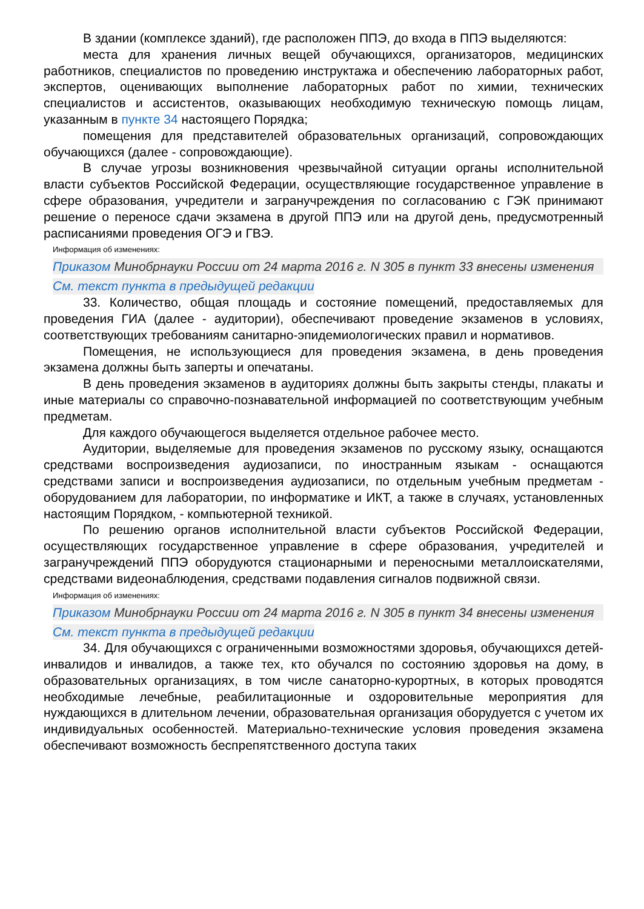В здании (комплексе зданий), где расположен ППЭ, до входа в ППЭ выделяются:
места для хранения личных вещей обучающихся, организаторов, медицинских работников, специалистов по проведению инструктажа и обеспечению лабораторных работ, экспертов, оценивающих выполнение лабораторных работ по химии, технических специалистов и ассистентов, оказывающих необходимую техническую помощь лицам, указанным в пункте 34 настоящего Порядка;
помещения для представителей образовательных организаций, сопровождающих обучающихся (далее - сопровождающие).
В случае угрозы возникновения чрезвычайной ситуации органы исполнительной власти субъектов Российской Федерации, осуществляющие государственное управление в сфере образования, учредители и загранучреждения по согласованию с ГЭК принимают решение о переносе сдачи экзамена в другой ППЭ или на другой день, предусмотренный расписаниями проведения ОГЭ и ГВЭ.
Информация об изменениях:
Приказом Минобрнауки России от 24 марта 2016 г. N 305 в пункт 33 внесены изменения
См. текст пункта в предыдущей редакции
33. Количество, общая площадь и состояние помещений, предоставляемых для проведения ГИА (далее - аудитории), обеспечивают проведение экзаменов в условиях, соответствующих требованиям санитарно-эпидемиологических правил и нормативов.
Помещения, не использующиеся для проведения экзамена, в день проведения экзамена должны быть заперты и опечатаны.
В день проведения экзаменов в аудиториях должны быть закрыты стенды, плакаты и иные материалы со справочно-познавательной информацией по соответствующим учебным предметам.
Для каждого обучающегося выделяется отдельное рабочее место.
Аудитории, выделяемые для проведения экзаменов по русскому языку, оснащаются средствами воспроизведения аудиозаписи, по иностранным языкам - оснащаются средствами записи и воспроизведения аудиозаписи, по отдельным учебным предметам - оборудованием для лаборатории, по информатике и ИКТ, а также в случаях, установленных настоящим Порядком, - компьютерной техникой.
По решению органов исполнительной власти субъектов Российской Федерации, осуществляющих государственное управление в сфере образования, учредителей и загранучреждений ППЭ оборудуются стационарными и переносными металлоискателями, средствами видеонаблюдения, средствами подавления сигналов подвижной связи.
Информация об изменениях:
Приказом Минобрнауки России от 24 марта 2016 г. N 305 в пункт 34 внесены изменения
См. текст пункта в предыдущей редакции
34. Для обучающихся с ограниченными возможностями здоровья, обучающихся детей-инвалидов и инвалидов, а также тех, кто обучался по состоянию здоровья на дому, в образовательных организациях, в том числе санаторно-курортных, в которых проводятся необходимые лечебные, реабилитационные и оздоровительные мероприятия для нуждающихся в длительном лечении, образовательная организация оборудуется с учетом их индивидуальных особенностей. Материально-технические условия проведения экзамена обеспечивают возможность беспрепятственного доступа таких